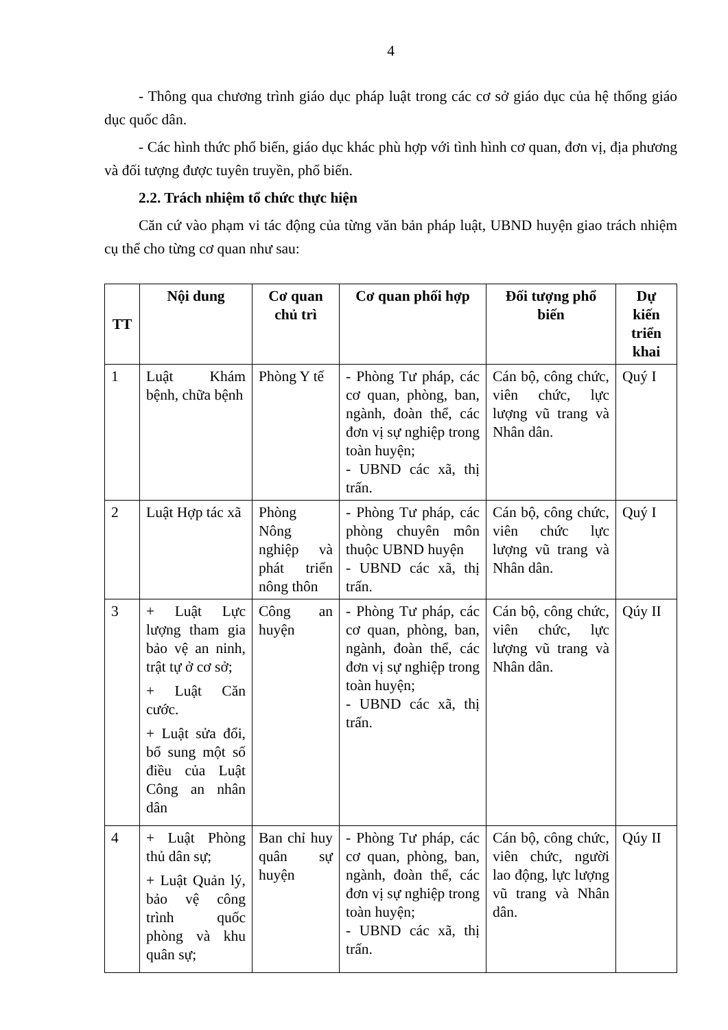4
- Thông qua chương trình giáo dục pháp luật trong các cơ sở giáo dục của hệ thống giáo dục quốc dân.
- Các hình thức phổ biến, giáo dục khác phù hợp với tình hình cơ quan, đơn vị, địa phương và đối tượng được tuyên truyền, phổ biến.
2.2. Trách nhiệm tổ chức thực hiện
Căn cứ vào phạm vi tác động của từng văn bản pháp luật, UBND huyện giao trách nhiệm cụ thể cho từng cơ quan như sau:
| TT | Nội dung | Cơ quan chủ trì | Cơ quan phối hợp | Đối tượng phổ biến | Dự kiến triển khai |
| --- | --- | --- | --- | --- | --- |
| 1 | Luật Khám bệnh, chữa bệnh | Phòng Y tế | - Phòng Tư pháp, các cơ quan, phòng, ban, ngành, đoàn thể, các đơn vị sự nghiệp trong toàn huyện; - UBND các xã, thị trấn. | Cán bộ, công chức, viên chức, lực lượng vũ trang và Nhân dân. | Quý I |
| 2 | Luật Hợp tác xã | Phòng Nông nghiệp và phát triển nông thôn | - Phòng Tư pháp, các phòng chuyên môn thuộc UBND huyện - UBND các xã, thị trấn. | Cán bộ, công chức, viên chức lực lượng vũ trang và Nhân dân. | Quý I |
| 3 | + Luật Lực lượng tham gia bảo vệ an ninh, trật tự ở cơ sở; + Luật Căn cước. + Luật sửa đổi, bổ sung một số điều của Luật Công an nhân dân | Công an huyện | - Phòng Tư pháp, các cơ quan, phòng, ban, ngành, đoàn thể, các đơn vị sự nghiệp trong toàn huyện; - UBND các xã, thị trấn. | Cán bộ, công chức, viên chức, lực lượng vũ trang và Nhân dân. | Qúy II |
| 4 | + Luật Phòng thủ dân sự; + Luật Quản lý, bảo vệ công trình quốc phòng và khu quân sự; | Ban chỉ huy quân sự huyện | - Phòng Tư pháp, các cơ quan, phòng, ban, ngành, đoàn thể, các đơn vị sự nghiệp trong toàn huyện; - UBND các xã, thị trấn. | Cán bộ, công chức, viên chức, người lao động, lực lượng vũ trang và Nhân dân. | Qúy II |